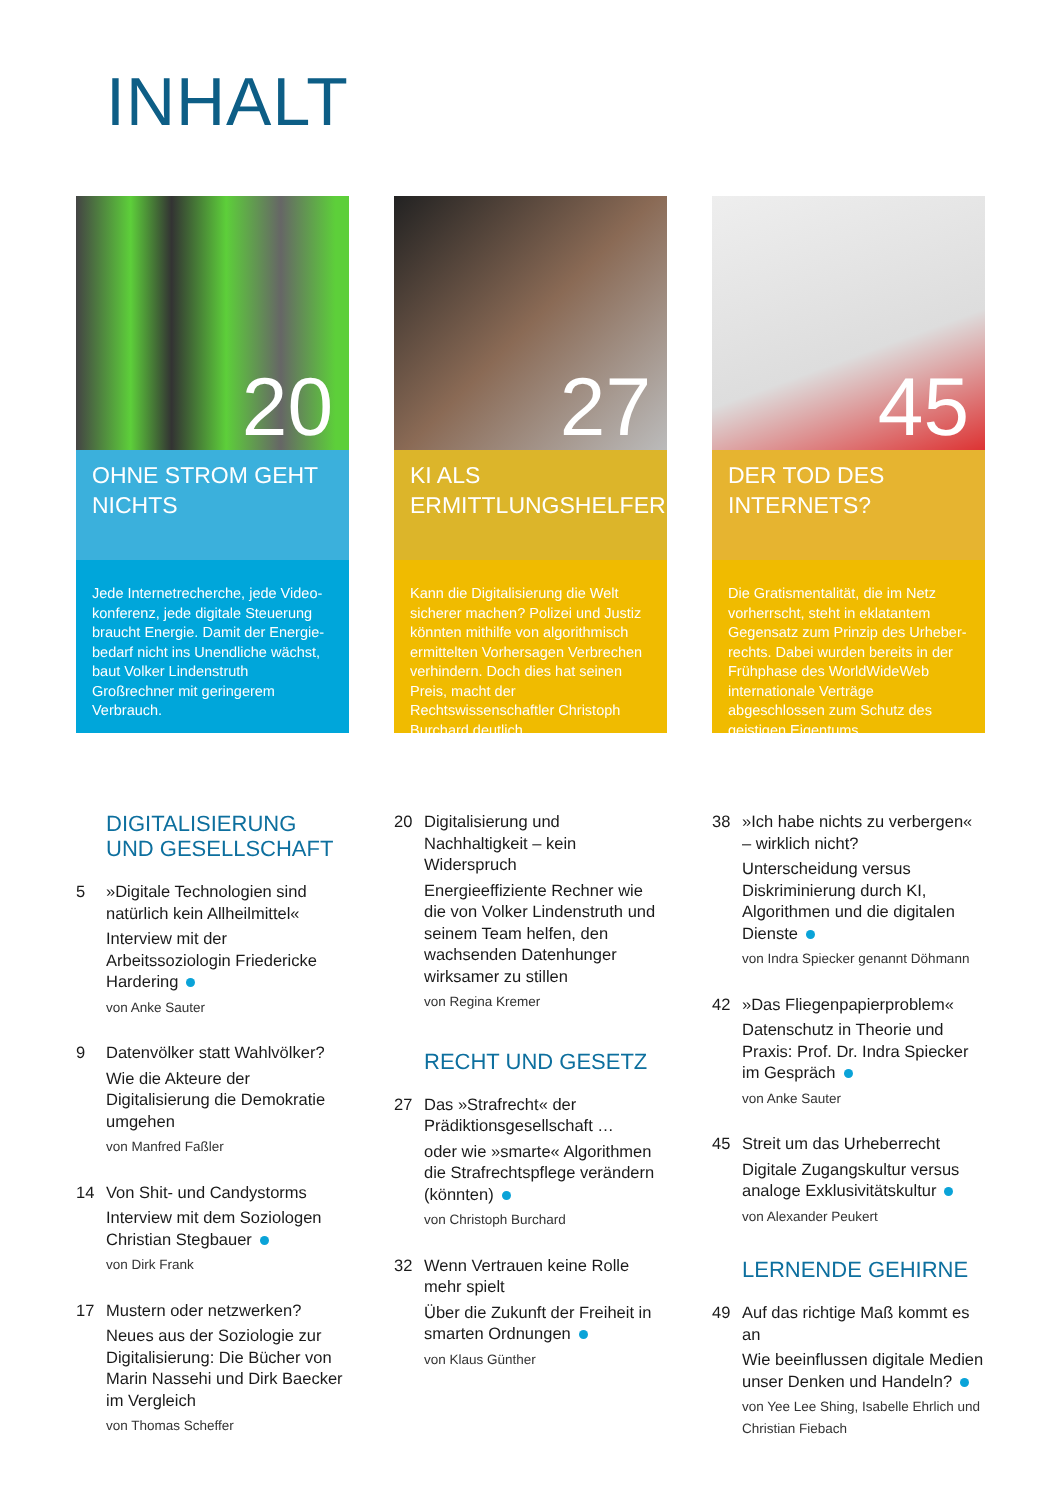INHALT
20
OHNE STROM GEHT NICHTS
Jede Internetrecherche, jede Video­konferenz, jede digitale Steuerung braucht Energie. Damit der Energie­bedarf nicht ins Unendliche wächst, baut Volker Lindenstruth Großrechner mit geringerem Verbrauch.
27
KI ALS ERMITTLUNGSHELFER
Kann die Digitalisierung die Welt sicherer machen? Polizei und Justiz könnten mithilfe von algorithmisch ermittelten Vorhersagen Verbrechen verhindern. Doch dies hat seinen Preis, macht der Rechtswissenschaftler Christoph Burchard deutlich.
45
DER TOD DES INTERNETS?
Die Gratismentalität, die im Netz vorherrscht, steht in eklatantem Gegensatz zum Prinzip des Urheber­rechts. Dabei wurden bereits in der Frühphase des WorldWideWeb internationale Verträge abgeschlossen zum Schutz des geistigen Eigentums.
DIGITALISIERUNG
UND GESELLSCHAFT
5 »Digitale Technologien sind natürlich kein Allheilmittel«
Interview mit der Arbeitssoziologin Friedericke Hardering
von Anke Sauter
9 Datenvölker statt Wahlvölker?
Wie die Akteure der Digitalisierung die Demokratie umgehen
von Manfred Faßler
14 Von Shit- und Candystorms
Interview mit dem Soziologen Christian Stegbauer
von Dirk Frank
17 Mustern oder netzwerken?
Neues aus der Soziologie zur Digitalisierung: Die Bücher von Marin Nassehi und Dirk Baecker im Vergleich
von Thomas Scheffer
20 Digitalisierung und Nachhaltigkeit – kein Widerspruch
Energieeffiziente Rechner wie die von Volker Lindenstruth und seinem Team helfen, den wachsenden Datenhunger wirksamer zu stillen
von Regina Kremer
RECHT UND GESETZ
27 Das »Strafrecht« der Prädiktionsgesellschaft …
oder wie »smarte« Algorithmen die Strafrechtspflege verändern (könnten)
von Christoph Burchard
32 Wenn Vertrauen keine Rolle mehr spielt
Über die Zukunft der Freiheit in smarten Ordnungen
von Klaus Günther
38 »Ich habe nichts zu verbergen« – wirklich nicht?
Unterscheidung versus Diskriminierung durch KI, Algorithmen und die digitalen Dienste
von Indra Spiecker genannt Döhmann
42 »Das Fliegenpapierproblem«
Datenschutz in Theorie und Praxis: Prof. Dr. Indra Spiecker im Gespräch
von Anke Sauter
45 Streit um das Urheberrecht
Digitale Zugangskultur versus analoge Exklusivitätskultur
von Alexander Peukert
LERNENDE GEHIRNE
49 Auf das richtige Maß kommt es an
Wie beeinflussen digitale Medien unser Denken und Handeln?
von Yee Lee Shing, Isabelle Ehrlich und Christian Fiebach